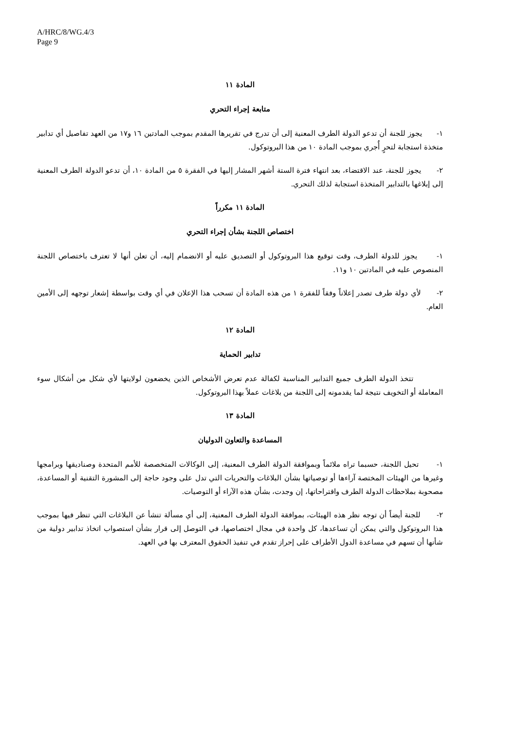A/HRC/8/WG.4/3
Page 9
المادة ١١
متابعة إجراء التحري
١- يجوز للجنة أن تدعو الدولة الطرف المعنية إلى أن تدرج في تقريرها المقدم بموجب المادتين ١٦ و١٧ من العهد تفاصيل أي تدابير متخذة استجابة لتحرٍ أُجري بموجب المادة ١٠ من هذا البروتوكول.
٢- يجوز للجنة، عند الاقتضاء، بعد انتهاء فترة الستة أشهر المشار إليها في الفقرة ٥ من المادة ١٠، أن تدعو الدولة الطرف المعنية إلى إبلاغها بالتدابير المتخذة استجابة لذلك التحري.
المادة ١١ مكرراً
اختصاص اللجنة بشأن إجراء التحري
١- يجوز للدولة الطرف، وقت توقيع هذا البروتوكول أو التصديق عليه أو الانضمام إليه، أن تعلن أنها لا تعترف باختصاص اللجنة المنصوص عليه في المادتين ١٠ و١١.
٢- لأي دولة طرف تصدر إعلاناً وفقاً للفقرة ١ من هذه المادة أن تسحب هذا الإعلان في أي وقت بواسطة إشعار توجهه إلى الأمين العام.
المادة ١٢
تدابير الحماية
تتخذ الدولة الطرف جميع التدابير المناسبة لكفالة عدم تعرض الأشخاص الذين يخضعون لولايتها لأي شكل من أشكال سوء المعاملة أو التخويف نتيجة لما يقدمونه إلى اللجنة من بلاغات عملاً بهذا البروتوكول.
المادة ١٣
المساعدة والتعاون الدوليان
١- تحيل اللجنة، حسبما تراه ملائماً وبموافقة الدولة الطرف المعنية، إلى الوكالات المتخصصة للأمم المتحدة وصناديقها وبرامجها وغيرها من الهيئات المختصة آراءها أو توصياتها بشأن البلاغات والتحريات التي تدل على وجود حاجة إلى المشورة التقنية أو المساعدة، مصحوبة بملاحظات الدولة الطرف واقتراحاتها، إن وجدت، بشأن هذه الآراء أو التوصيات.
٢- للجنة أيضاً أن توجه نظر هذه الهيئات، بموافقة الدولة الطرف المعنية، إلى أي مسألة تنشأ عن البلاغات التي تنظر فيها بموجب هذا البروتوكول والتي يمكن أن تساعدها، كل واحدة في مجال اختصاصها، في التوصل إلى قرار بشأن استصواب اتخاذ تدابير دولية من شأنها أن تسهم في مساعدة الدول الأطراف على إحراز تقدم في تنفيذ الحقوق المعترف بها في العهد.